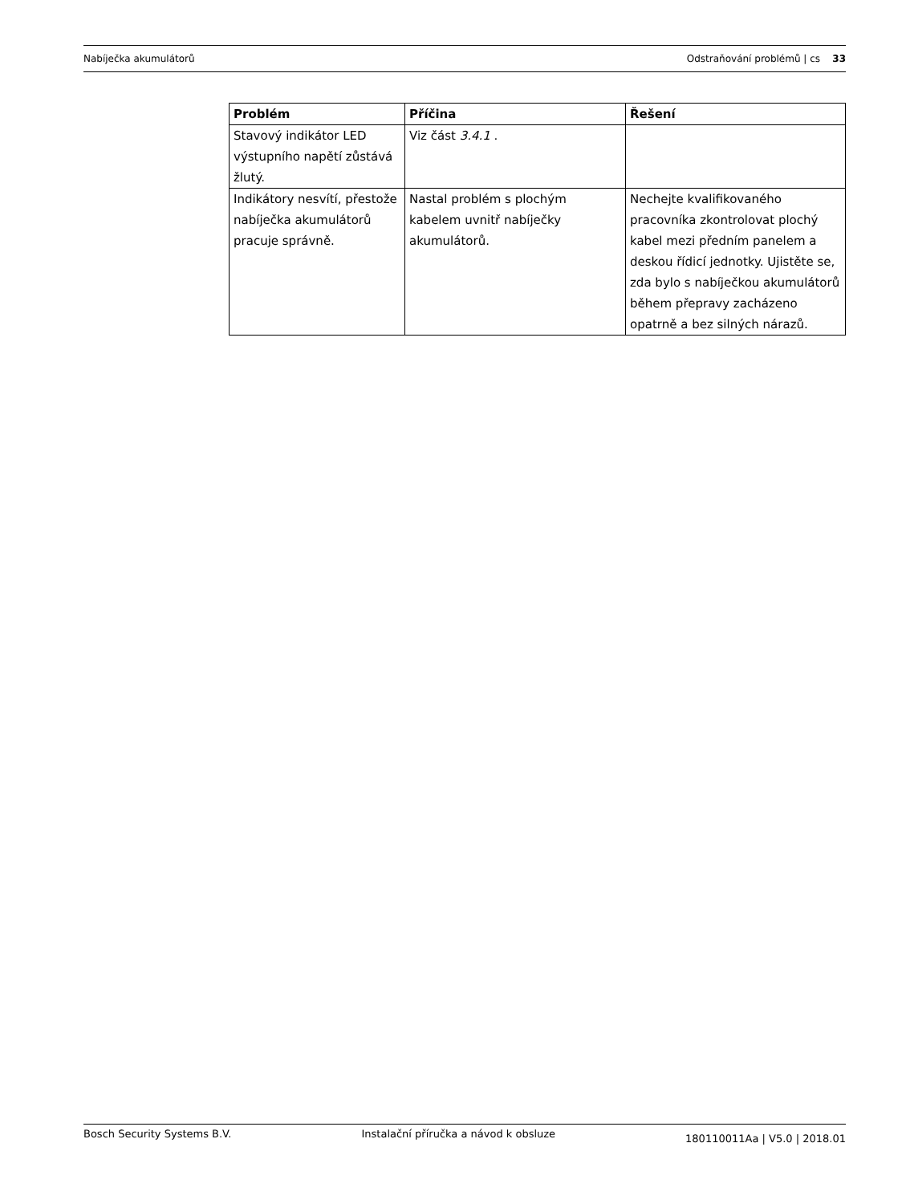Nabíječka akumulátorů Odstraňování problémů | cs 33
| Problém | Příčina | Řešení |
| --- | --- | --- |
| Stavový indikátor LED výstupního napětí zůstává žlutý. | Viz část 3.4.1 . | |
| Indikátory nesvítí, přestože nabíječka akumulátorů pracuje správně. | Nastal problém s plochým kabelem uvnitř nabíječky akumulátorů. | Nechejte kvalifikovaného pracovníka zkontrolovat plochý kabel mezi předním panelem a deskou řídicí jednotky. Ujistěte se, zda bylo s nabíječkou akumulátorů během přepravy zacházeno opatrně a bez silných nárazů. |
Bosch Security Systems B.V. Instalační příručka a návod k obsluze 180110011Aa | V5.0 | 2018.01